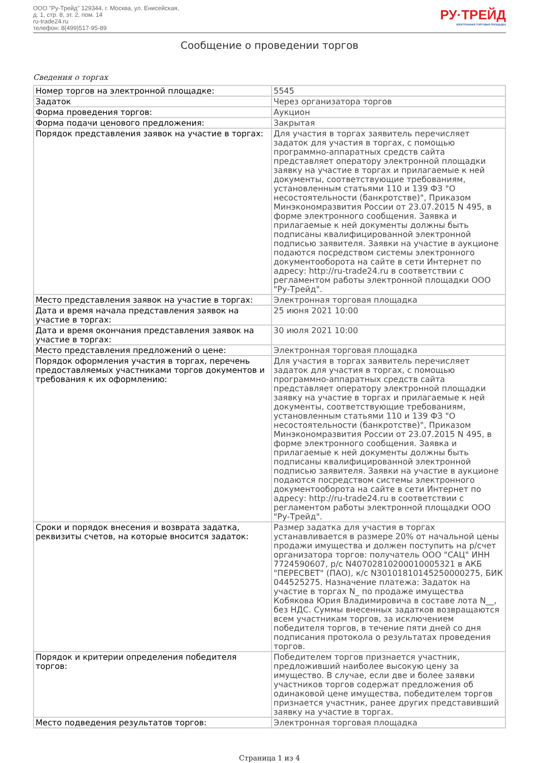ООО "Ру-Трейд" 129344, г. Москва, ул. Енисейская,
д. 1, стр. 8, эт. 2, пом. 14
ru-trade24.ru
телефон: 8(499)517-95-89
РУ·ТРЕЙД
ЭЛЕКТРОННАЯ ТОРГОВАЯ ПЛОЩАДКА
Сообщение о проведении торгов
Сведения о торгах
| Номер торгов на электронной площадке: | 5545 |
| Задаток | Через организатора торгов |
| Форма проведения торгов: | Аукцион |
| Форма подачи ценового предложения: | Закрытая |
| Порядок представления заявок на участие в торгах: | Для участия в торгах заявитель перечисляет задаток для участия в торгах, с помощью программно-аппаратных средств сайта представляет оператору электронной площадки заявку на участие в торгах и прилагаемые к ней документы, соответствующие требованиям, установленным статьями 110 и 139 ФЗ "О несостоятельности (банкротстве)", Приказом Минэкономразвития России от 23.07.2015 N 495, в форме электронного сообщения. Заявка и прилагаемые к ней документы должны быть подписаны квалифицированной электронной подписью заявителя. Заявки на участие в аукционе подаются посредством системы электронного документооборота на сайте в сети Интернет по адресу: http://ru-trade24.ru в соответствии с регламентом работы электронной площадки ООО "Ру-Трейд". |
| Место представления заявок на участие в торгах: | Электронная торговая площадка |
| Дата и время начала представления заявок на участие в торгах: | 25 июня 2021 10:00 |
| Дата и время окончания представления заявок на участие в торгах: | 30 июля 2021 10:00 |
| Место представления предложений о цене: | Электронная торговая площадка |
| Порядок оформления участия в торгах, перечень предоставляемых участниками торгов документов и требования к их оформлению: | Для участия в торгах заявитель перечисляет задаток для участия в торгах, с помощью программно-аппаратных средств сайта представляет оператору электронной площадки заявку на участие в торгах и прилагаемые к ней документы, соответствующие требованиям, установленным статьями 110 и 139 ФЗ "О несостоятельности (банкротстве)", Приказом Минэкономразвития России от 23.07.2015 N 495, в форме электронного сообщения. Заявка и прилагаемые к ней документы должны быть подписаны квалифицированной электронной подписью заявителя. Заявки на участие в аукционе подаются посредством системы электронного документооборота на сайте в сети Интернет по адресу: http://ru-trade24.ru в соответствии с регламентом работы электронной площадки ООО "Ру-Трейд". |
| Сроки и порядок внесения и возврата задатка, реквизиты счетов, на которые вносится задаток: | Размер задатка для участия в торгах устанавливается в размере 20% от начальной цены продажи имущества и должен поступить на р/счет организатора торгов: получатель ООО "САЦ" ИНН 7724590607, р/с N40702810200010005321 в АКБ "ПЕРЕСВЕТ" (ПАО), к/с N30101810145250000275, БИК 044525275. Назначение платежа: Задаток на участие в торгах N_ по продаже имущества Кобякова Юрия Владимировича в составе лота N__, без НДС. Суммы внесенных задатков возвращаются всем участникам торгов, за исключением победителя торгов, в течение пяти дней со дня подписания протокола о результатах проведения торгов. |
| Порядок и критерии определения победителя торгов: | Победителем торгов признается участник, предложивший наиболее высокую цену за имущество. В случае, если две и более заявки участников торгов содержат предложения об одинаковой цене имущества, победителем торгов признается участник, ранее других представивший заявку на участие в торгах. |
| Место подведения результатов торгов: | Электронная торговая площадка |
Страница 1 из 4